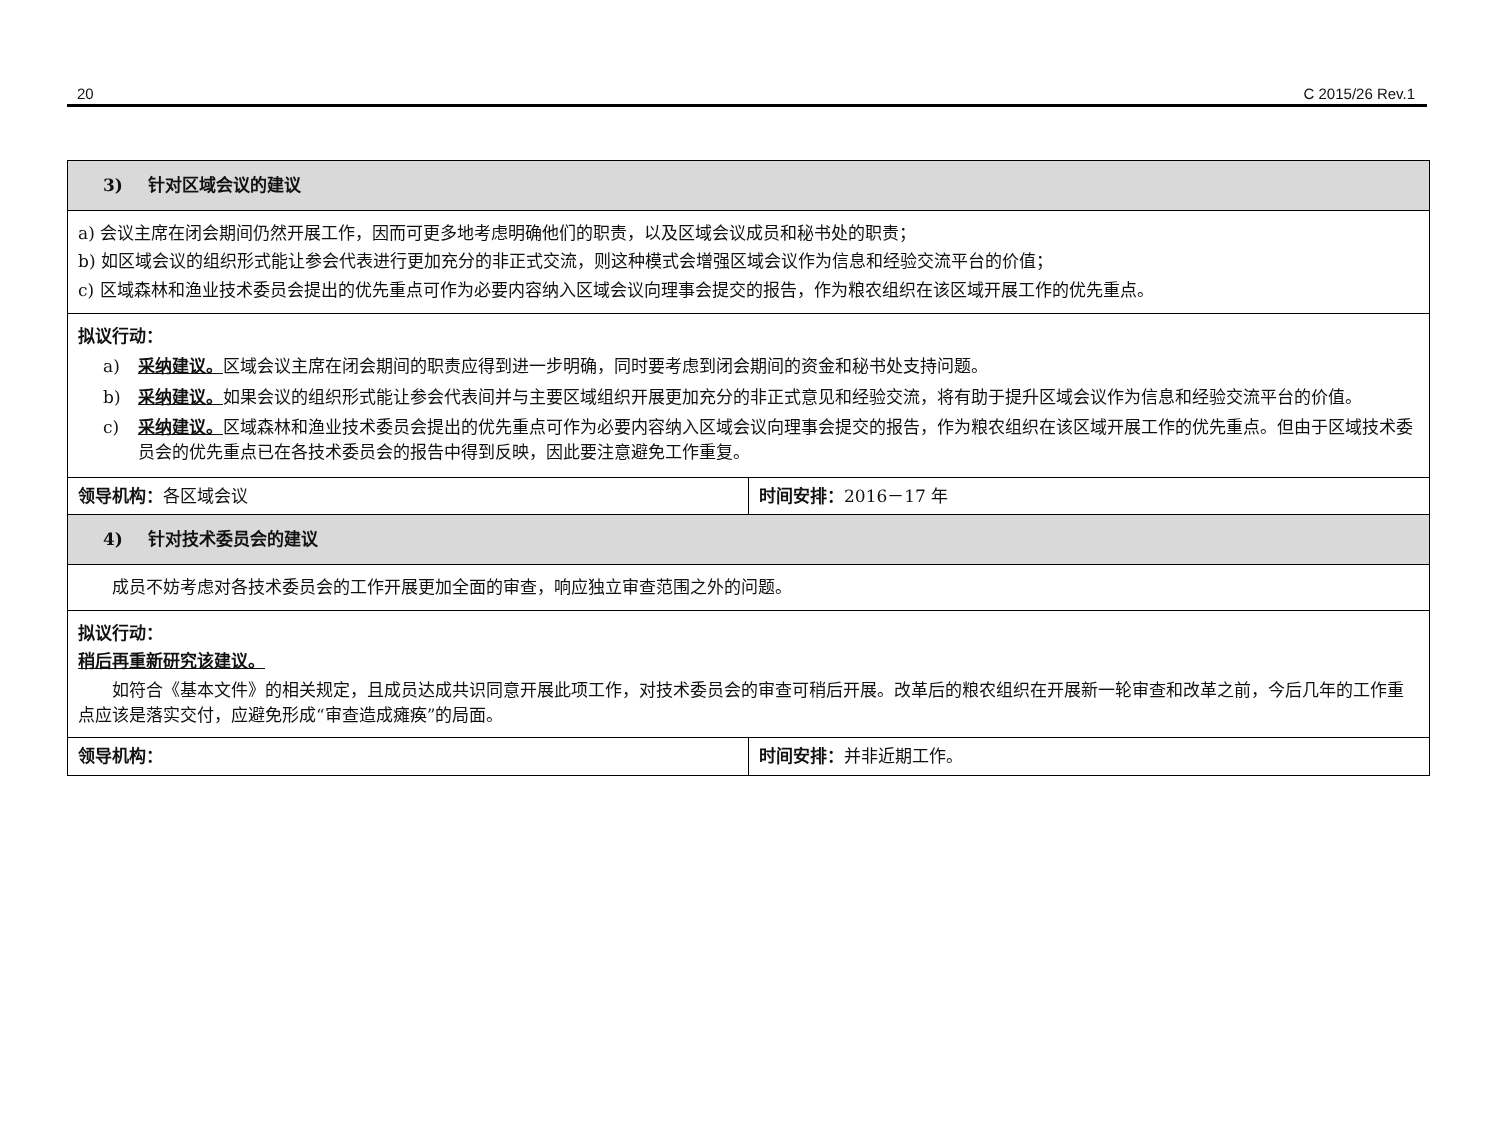20 C 2015/26 Rev.1
| 3) 针对区域会议的建议 | |
| --- | --- |
| a) 会议主席在闭会期间仍然开展工作，因而可更多地考虑明确他们的职责，以及区域会议成员和秘书处的职责； b) 如区域会议的组织形式能让参会代表进行更加充分的非正式交流，则这种模式会增强区域会议作为信息和经验交流平台的价值； c) 区域森林和渔业技术委员会提出的优先重点可作为必要内容纳入区域会议向理事会提交的报告，作为粮农组织在该区域开展工作的优先重点。 | |
| 拟议行动： a) 采纳建议。 区域会议主席在闭会期间的职责应得到进一步明确，同时要考虑到闭会期间的资金和秘书处支持问题。 b) 采纳建议。 如果会议的组织形式能让参会代表间并与主要区域组织开展更加充分的非正式意见和经验交流，将有助于提升区域会议作为信息和经验交流平台的价值。 c) 采纳建议。 区域森林和渔业技术委员会提出的优先重点可作为必要内容纳入区域会议向理事会提交的报告，作为粮农组织在该区域开展工作的优先重点。但由于区域技术委员会的优先重点已在各技术委员会的报告中得到反映，因此要注意避免工作重复。 | |
| 领导机构： 各区域会议 | 时间安排： 2016－17 年 |
| 4) 针对技术委员会的建议 | |
| 成员不妨考虑对各技术委员会的工作开展更加全面的审查，响应独立审查范围之外的问题。 | |
| 拟议行动： 稍后再重新研究该建议。 如符合《基本文件》的相关规定，且成员达成共识同意开展此项工作，对技术委员会的审查可稍后开展。改革后的粮农组织在开展新一轮审查和改革之前，今后几年的工作重点应该是落实交付，应避免形成“审查造成瘫痪”的局面。 | |
| 领导机构： | 时间安排： 并非近期工作。 |